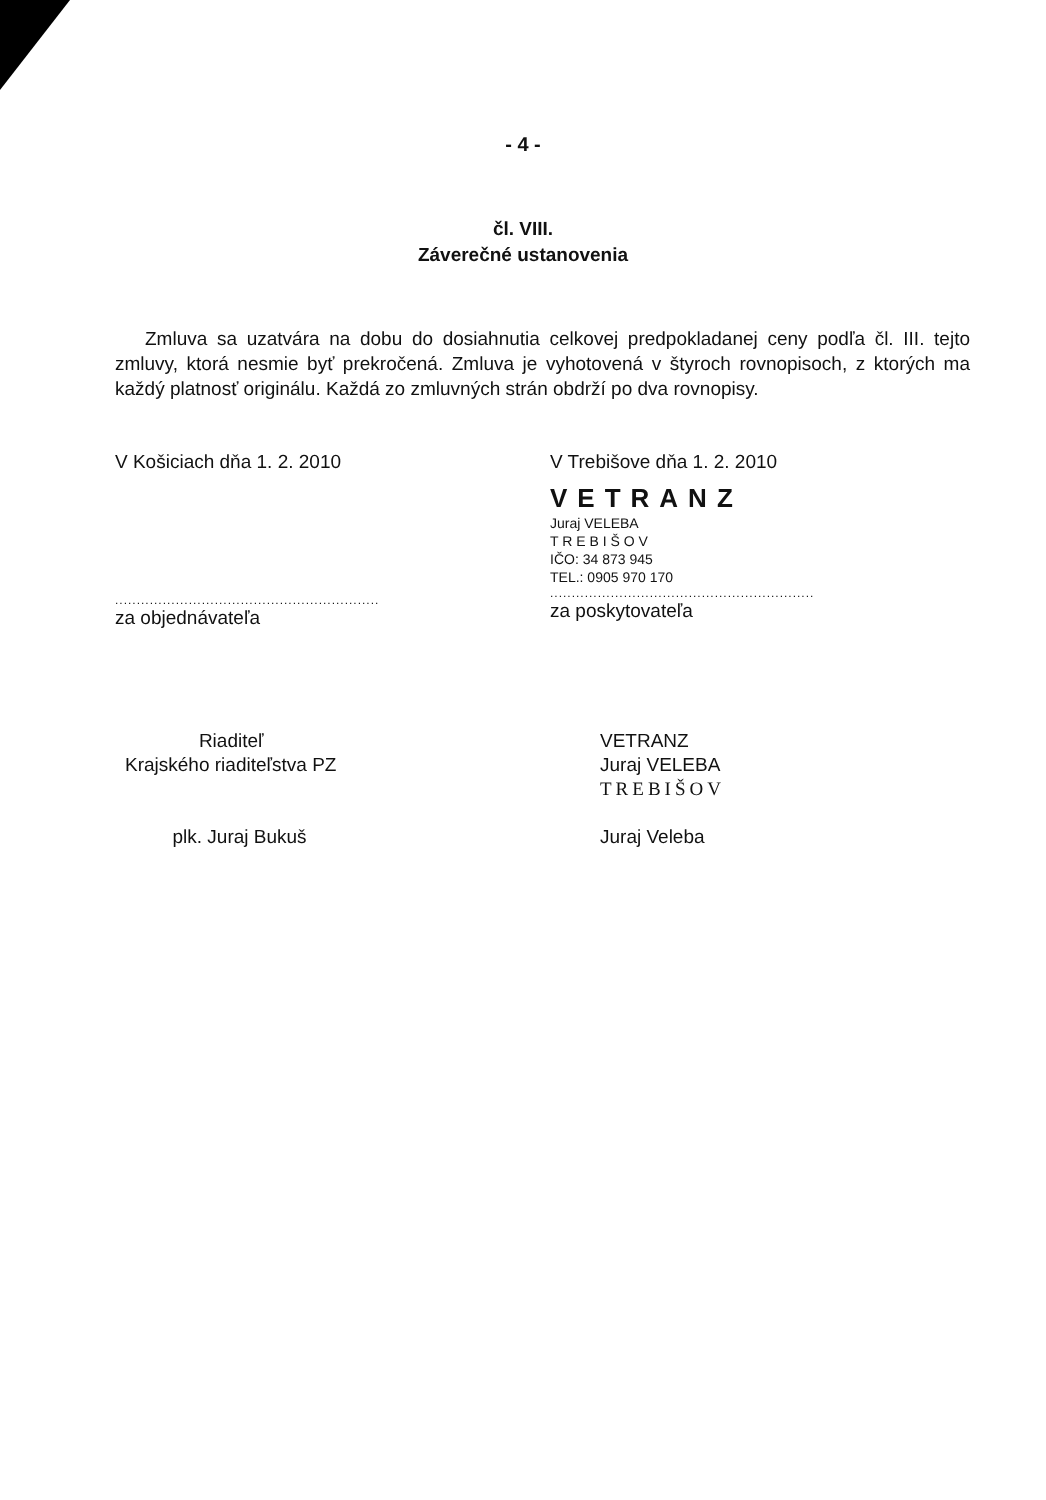- 4 -
čl. VIII.
Záverečné ustanovenia
Zmluva sa uzatvára na dobu do dosiahnutia celkovej predpokladanej ceny podľa čl. III. tejto zmluvy, ktorá nesmie byť prekročená. Zmluva je vyhotovená v štyroch rovnopisoch, z ktorých ma každý platnosť originálu. Každá zo zmluvných strán obdrží po dva rovnopisy.
V Košiciach dňa 1. 2. 2010
.............................................................
za objednávateľa
V Trebišove dňa 1. 2. 2010
VETRANZ
Juraj VELEBA
T R E B I Š O V
IČO: 34 873 945
TEL.: 0905 970 170
.............................................................
za poskytovateľa
Riaditeľ
Krajského riaditeľstva PZ
plk. Juraj Bukuš
VETRANZ
Juraj VELEBA
TREBIŠOV
Juraj Veleba